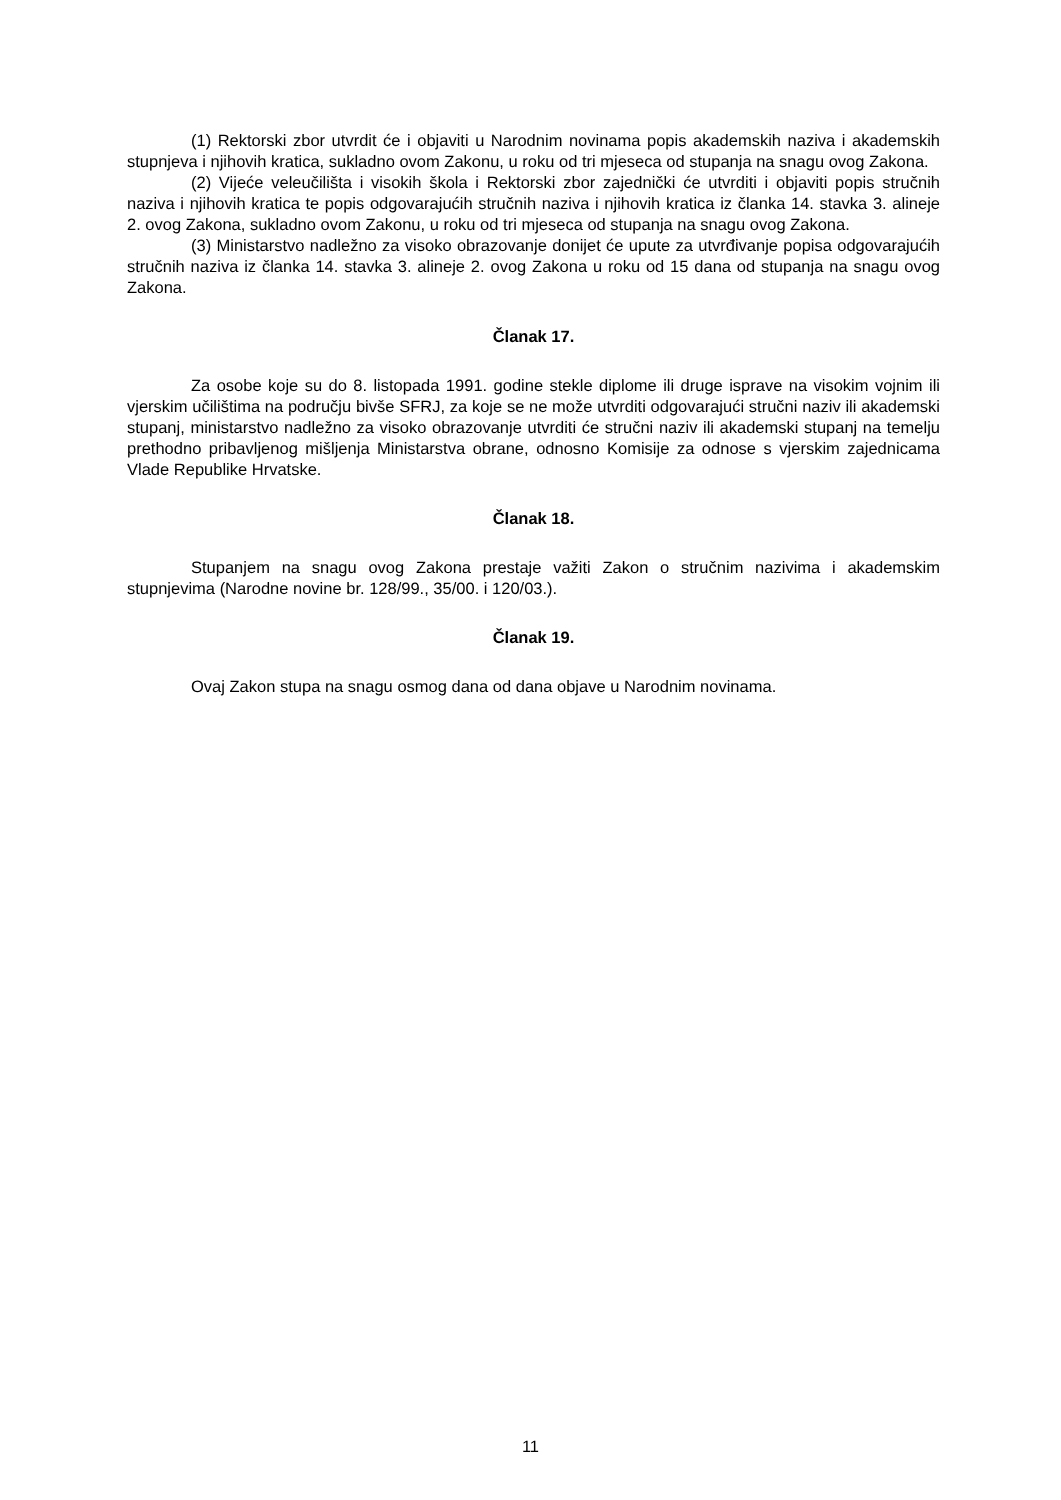(1) Rektorski zbor utvrdit će i objaviti u Narodnim novinama popis akademskih naziva i akademskih stupnjeva i njihovih kratica, sukladno ovom Zakonu, u roku od tri mjeseca od stupanja na snagu ovog Zakona.
(2) Vijeće veleučilišta i visokih škola i Rektorski zbor zajednički će utvrditi i objaviti popis stručnih naziva i njihovih kratica te popis odgovarajućih stručnih naziva i njihovih kratica iz članka 14. stavka 3. alineje 2. ovog Zakona, sukladno ovom Zakonu, u roku od tri mjeseca od stupanja na snagu ovog Zakona.
(3) Ministarstvo nadležno za visoko obrazovanje donijet će upute za utvrđivanje popisa odgovarajućih stručnih naziva iz članka 14. stavka 3. alineje 2. ovog Zakona u roku od 15 dana od stupanja na snagu ovog Zakona.
Članak 17.
Za osobe koje su do 8. listopada 1991. godine stekle diplome ili druge isprave na visokim vojnim ili vjerskim učilištima na području bivše SFRJ, za koje se ne može utvrditi odgovarajući stručni naziv ili akademski stupanj, ministarstvo nadležno za visoko obrazovanje utvrditi će stručni naziv ili akademski stupanj na temelju prethodno pribavljenog mišljenja Ministarstva obrane, odnosno Komisije za odnose s vjerskim zajednicama Vlade Republike Hrvatske.
Članak 18.
Stupanjem na snagu ovog Zakona prestaje važiti Zakon o stručnim nazivima i akademskim stupnjevima (Narodne novine br. 128/99., 35/00. i 120/03.).
Članak 19.
Ovaj Zakon stupa na snagu osmog dana od dana objave u Narodnim novinama.
11